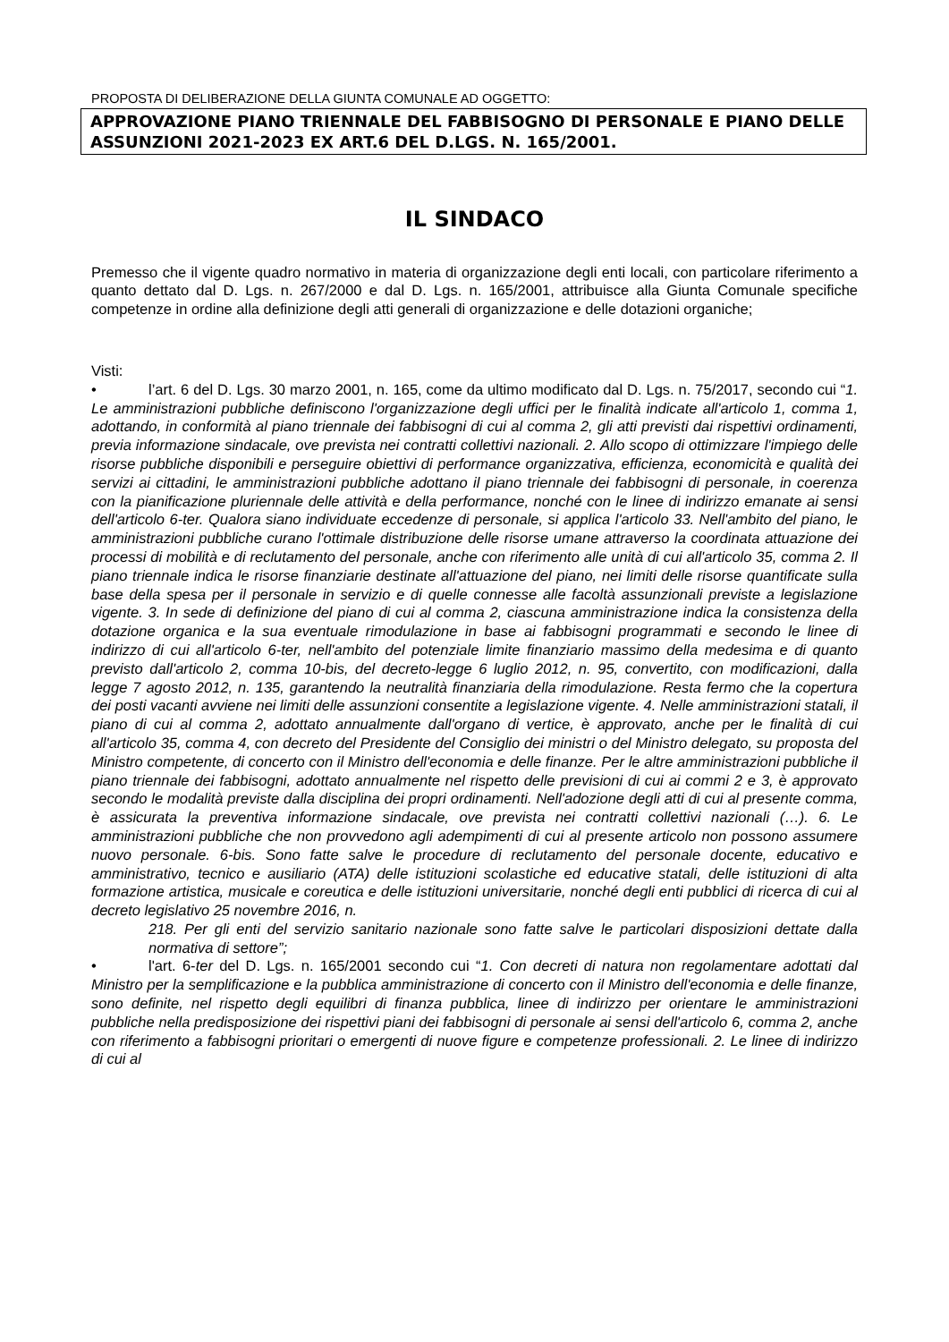PROPOSTA DI DELIBERAZIONE DELLA GIUNTA COMUNALE AD OGGETTO:
APPROVAZIONE PIANO TRIENNALE DEL FABBISOGNO DI PERSONALE E PIANO DELLE ASSUNZIONI 2021-2023 EX ART.6 DEL D.LGS. N. 165/2001.
IL SINDACO
Premesso che il vigente quadro normativo in materia di organizzazione degli enti locali, con particolare riferimento a quanto dettato dal D. Lgs. n. 267/2000 e dal D. Lgs. n. 165/2001, attribuisce alla Giunta Comunale specifiche competenze in ordine alla definizione degli atti generali di organizzazione e delle dotazioni organiche;
Visti:
• l’art. 6 del D. Lgs. 30 marzo 2001, n. 165, come da ultimo modificato dal D. Lgs. n. 75/2017, secondo cui “1. Le amministrazioni pubbliche definiscono l'organizzazione degli uffici per le finalità indicate all'articolo 1, comma 1, adottando, in conformità al piano triennale dei fabbisogni di cui al comma 2, gli atti previsti dai rispettivi ordinamenti, previa informazione sindacale, ove prevista nei contratti collettivi nazionali. 2. Allo scopo di ottimizzare l'impiego delle risorse pubbliche disponibili e perseguire obiettivi di performance organizzativa, efficienza, economicità e qualità dei servizi ai cittadini, le amministrazioni pubbliche adottano il piano triennale dei fabbisogni di personale, in coerenza con la pianificazione pluriennale delle attività e della performance, nonché con le linee di indirizzo emanate ai sensi dell'articolo 6-ter. Qualora siano individuate eccedenze di personale, si applica l'articolo 33. Nell'ambito del piano, le amministrazioni pubbliche curano l'ottimale distribuzione delle risorse umane attraverso la coordinata attuazione dei processi di mobilità e di reclutamento del personale, anche con riferimento alle unità di cui all'articolo 35, comma 2. Il piano triennale indica le risorse finanziarie destinate all'attuazione del piano, nei limiti delle risorse quantificate sulla base della spesa per il personale in servizio e di quelle connesse alle facoltà assunzionali previste a legislazione vigente. 3. In sede di definizione del piano di cui al comma 2, ciascuna amministrazione indica la consistenza della dotazione organica e la sua eventuale rimodulazione in base ai fabbisogni programmati e secondo le linee di indirizzo di cui all'articolo 6-ter, nell'ambito del potenziale limite finanziario massimo della medesima e di quanto previsto dall'articolo 2, comma 10-bis, del decreto-legge 6 luglio 2012, n. 95, convertito, con modificazioni, dalla legge 7 agosto 2012, n. 135, garantendo la neutralità finanziaria della rimodulazione. Resta fermo che la copertura dei posti vacanti avviene nei limiti delle assunzioni consentite a legislazione vigente. 4. Nelle amministrazioni statali, il piano di cui al comma 2, adottato annualmente dall'organo di vertice, è approvato, anche per le finalità di cui all'articolo 35, comma 4, con decreto del Presidente del Consiglio dei ministri o del Ministro delegato, su proposta del Ministro competente, di concerto con il Ministro dell'economia e delle finanze. Per le altre amministrazioni pubbliche il piano triennale dei fabbisogni, adottato annualmente nel rispetto delle previsioni di cui ai commi 2 e 3, è approvato secondo le modalità previste dalla disciplina dei propri ordinamenti. Nell'adozione degli atti di cui al presente comma, è assicurata la preventiva informazione sindacale, ove prevista nei contratti collettivi nazionali (…). 6. Le amministrazioni pubbliche che non provvedono agli adempimenti di cui al presente articolo non possono assumere nuovo personale. 6-bis. Sono fatte salve le procedure di reclutamento del personale docente, educativo e amministrativo, tecnico e ausiliario (ATA) delle istituzioni scolastiche ed educative statali, delle istituzioni di alta formazione artistica, musicale e coreutica e delle istituzioni universitarie, nonché degli enti pubblici di ricerca di cui al decreto legislativo 25 novembre 2016, n.
218. Per gli enti del servizio sanitario nazionale sono fatte salve le particolari disposizioni dettate dalla normativa di settore”;
• l'art. 6-ter del D. Lgs. n. 165/2001 secondo cui “1. Con decreti di natura non regolamentare adottati dal Ministro per la semplificazione e la pubblica amministrazione di concerto con il Ministro dell'economia e delle finanze, sono definite, nel rispetto degli equilibri di finanza pubblica, linee di indirizzo per orientare le amministrazioni pubbliche nella predisposizione dei rispettivi piani dei fabbisogni di personale ai sensi dell'articolo 6, comma 2, anche con riferimento a fabbisogni prioritari o emergenti di nuove figure e competenze professionali. 2. Le linee di indirizzo di cui al